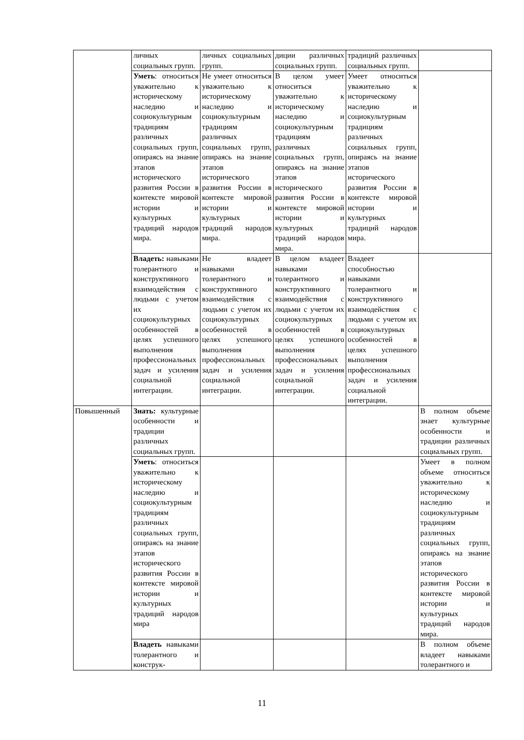| | личных социальных групп. | личных социальных групп. | диции различных социальных групп. | традиций различных социальных групп. | |
| | Уметь : относиться уважительно к историческому наследию и социокультурным традициям различных социальных групп, опираясь на знание этапов исторического развития России в контексте мировой истории и культурных традиций народов мира. | Не умеет относиться уважительно к историческому наследию и социокультурным традициям различных социальных групп, опираясь на знание этапов исторического развития России в контексте мировой истории и культурных традиций народов мира. | В целом умеет относиться уважительно к историческому наследию и социокультурным традициям различных социальных групп, опираясь на знание этапов исторического развития России в контексте мировой истории и культурных традиций народов мира. | Умеет относиться уважительно к историческому наследию и социокультурным традициям различных социальных групп, опираясь на знание этапов исторического развития России в контексте мировой истории и культурных традиций народов мира. | |
| | Владеть: навыками толерантного и конструктивного взаимодействия с людьми с учетом их социокультурных особенностей в целях успешного выполнения профессиональных задач и усиления социальной интеграции. | Не владеет навыками толерантного и конструктивного взаимодействия с людьми с учетом их социокультурных особенностей в целях успешного выполнения профессиональных задач и усиления социальной интеграции. | В целом владеет навыками толерантного и конструктивного взаимодействия с людьми с учетом их социокультурных особенностей в целях успешного выполнения профессиональных задач и усиления социальной интеграции. | Владеет способностью навыками толерантного и конструктивного взаимодействия с людьми с учетом их социокультурных особенностей в целях успешного выполнения профессиональных задач и усиления социальной интеграции. | |
| Повышенный | Знать: культурные особенности и традиции различных социальных групп. | | | | В полном объеме знает культурные особенности и традиции различных социальных групп. |
| | Уметь : относиться уважительно к историческому наследию и социокультурным традициям различных социальных групп, опираясь на знание этапов исторического развития России в контексте мировой истории и культурных традиций народов мира | | | | Умеет в полном объеме относиться уважительно к историческому наследию и социокультурным традициям различных социальных групп, опираясь на знание этапов исторического развития России в контексте мировой истории и культурных традиций народов мира. |
| | Владеть навыками толерантного и конструк- | | | | В полном объеме владеет навыками толерантного и |
11